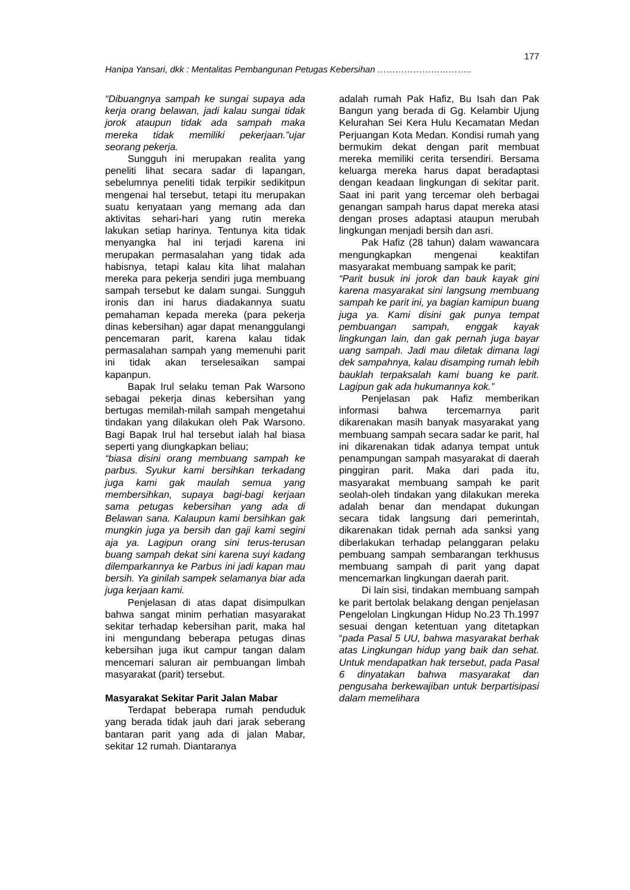177
Hanipa Yansari, dkk : Mentalitas Pembangunan Petugas Kebersihan …………………………..
“Dibuangnya sampah ke sungai supaya ada kerja orang belawan, jadi kalau sungai tidak jorok ataupun tidak ada sampah maka mereka tidak memiliki pekerjaan.”ujar seorang pekerja.
Sungguh ini merupakan realita yang peneliti lihat secara sadar di lapangan, sebelumnya peneliti tidak terpikir sedikitpun mengenai hal tersebut, tetapi itu merupakan suatu kenyataan yang memang ada dan aktivitas sehari-hari yang rutin mereka lakukan setiap harinya. Tentunya kita tidak menyangka hal ini terjadi karena ini merupakan permasalahan yang tidak ada habisnya, tetapi kalau kita lihat malahan mereka para pekerja sendiri juga membuang sampah tersebut ke dalam sungai. Sungguh ironis dan ini harus diadakannya suatu pemahaman kepada mereka (para pekerja dinas kebersihan) agar dapat menanggulangi pencemaran parit, karena kalau tidak permasalahan sampah yang memenuhi parit ini tidak akan terselesaikan sampai kapanpun.
Bapak Irul selaku teman Pak Warsono sebagai pekerja dinas kebersihan yang bertugas memilah-milah sampah mengetahui tindakan yang dilakukan oleh Pak Warsono. Bagi Bapak Irul hal tersebut ialah hal biasa seperti yang diungkapkan beliau;
“biasa disini orang membuang sampah ke parbus. Syukur kami bersihkan terkadang juga kami gak maulah semua yang membersihkan, supaya bagi-bagi kerjaan sama petugas kebersihan yang ada di Belawan sana. Kalaupun kami bersihkan gak mungkin juga ya bersih dan gaji kami segini aja ya. Lagipun orang sini terus-terusan buang sampah dekat sini karena suyi kadang dilemparkannya ke Parbus ini jadi kapan mau bersih. Ya ginilah sampek selamanya biar ada juga kerjaan kami.
Penjelasan di atas dapat disimpulkan bahwa sangat minim perhatian masyarakat sekitar terhadap kebersihan parit, maka hal ini mengundang beberapa petugas dinas kebersihan juga ikut campur tangan dalam mencemari saluran air pembuangan limbah masyarakat (parit) tersebut.
Masyarakat Sekitar Parit Jalan Mabar
Terdapat beberapa rumah penduduk yang berada tidak jauh dari jarak seberang bantaran parit yang ada di jalan Mabar, sekitar 12 rumah. Diantaranya
adalah rumah Pak Hafiz, Bu Isah dan Pak Bangun yang berada di Gg. Kelambir Ujung Kelurahan Sei Kera Hulu Kecamatan Medan Perjuangan Kota Medan. Kondisi rumah yang bermukim dekat dengan parit membuat mereka memiliki cerita tersendiri. Bersama keluarga mereka harus dapat beradaptasi dengan keadaan lingkungan di sekitar parit. Saat ini parit yang tercemar oleh berbagai genangan sampah harus dapat mereka atasi dengan proses adaptasi ataupun merubah lingkungan menjadi bersih dan asri.
Pak Hafiz (28 tahun) dalam wawancara mengungkapkan mengenai keaktifan masyarakat membuang sampak ke parit;
“Parit busuk ini jorok dan bauk kayak gini karena masyarakat sini langsung membuang sampah ke parit ini, ya bagian kamipun buang juga ya. Kami disini gak punya tempat pembuangan sampah, enggak kayak lingkungan lain, dan gak pernah juga bayar uang sampah. Jadi mau diletak dimana lagi dek sampahnya, kalau disamping rumah lebih bauklah terpaksalah kami buang ke parit. Lagipun gak ada hukumannya kok.”
Penjelasan pak Hafiz memberikan informasi bahwa tercemarnya parit dikarenakan masih banyak masyarakat yang membuang sampah secara sadar ke parit, hal ini dikarenakan tidak adanya tempat untuk penampungan sampah masyarakat di daerah pinggiran parit. Maka dari pada itu, masyarakat membuang sampah ke parit seolah-oleh tindakan yang dilakukan mereka adalah benar dan mendapat dukungan secara tidak langsung dari pemerintah, dikarenakan tidak pernah ada sanksi yang diberlakukan terhadap pelanggaran pelaku pembuang sampah sembarangan terkhusus membuang sampah di parit yang dapat mencemarkan lingkungan daerah parit.
Di lain sisi, tindakan membuang sampah ke parit bertolak belakang dengan penjelasan Pengelolan Lingkungan Hidup No.23 Th.1997 sesuai dengan ketentuan yang ditetapkan “pada Pasal 5 UU, bahwa masyarakat berhak atas Lingkungan hidup yang baik dan sehat. Untuk mendapatkan hak tersebut, pada Pasal 6 dinyatakan bahwa masyarakat dan pengusaha berkewajiban untuk berpartisipasi dalam memelihara